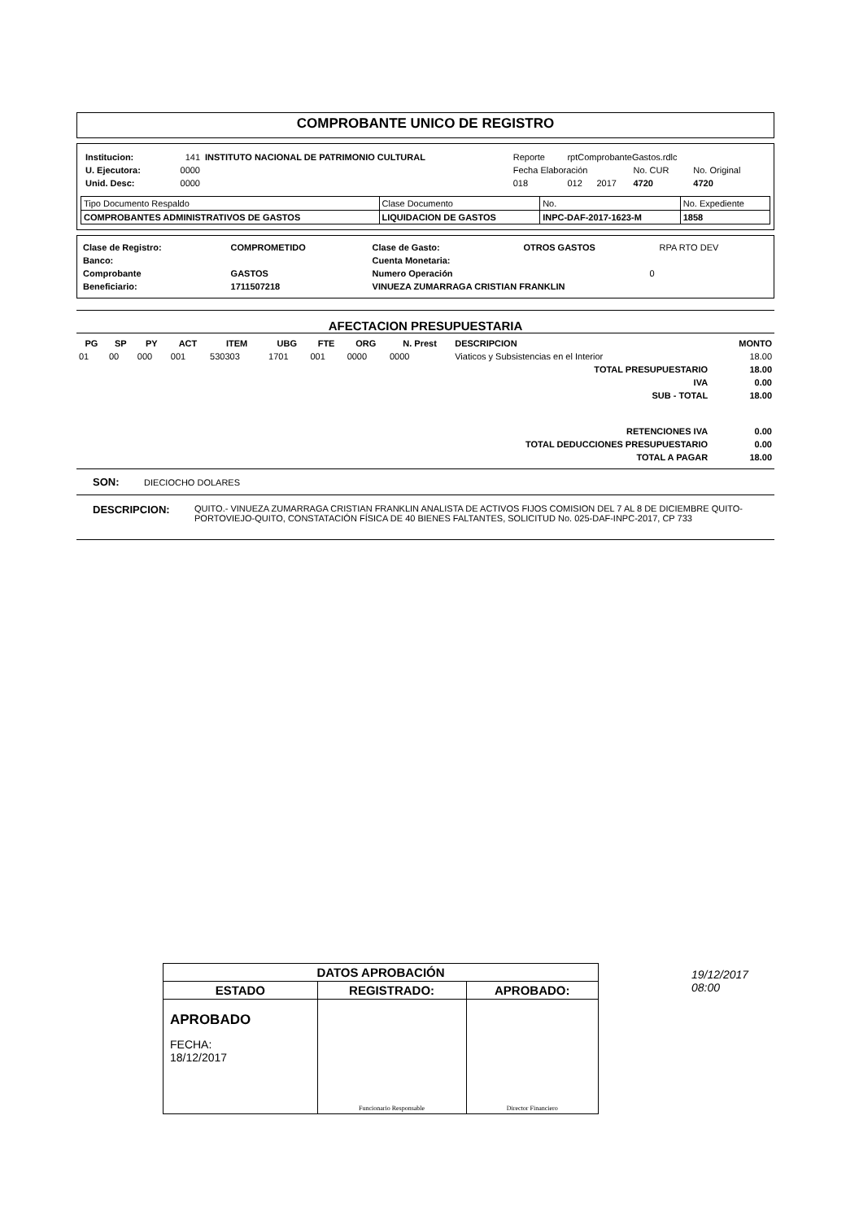COMPROBANTE UNICO DE REGISTRO
| / Institucion: / 141 / INSTITUTO NACIONAL DE PATRIMONIO CULTURAL / / U. Ejecutora: / 0000 / / / Unid. Desc: / 0000 / / | / Reporte / rptComprobanteGastos.rdlc / / / / / Fecha Elaboración / / / No. CUR / No. Original / / 018 / 012 / 2017 / 4720 / 4720 / |
| Tipo Documento Respaldo | Clase Documento | No. | No. Expediente |
| COMPROBANTES ADMINISTRATIVOS DE GASTOS | LIQUIDACION DE GASTOS | INPC-DAF-2017-1623-M | 1858 |
| Clase de Registro: | COMPROMETIDO | Clase de Gasto: | OTROS GASTOS | RPA RTO DEV |
| Banco: | | Cuenta Monetaria: | | |
| Comprobante | GASTOS | Numero Operación | 0 | |
| Beneficiario: | 1711507218 | VINUEZA ZUMARRAGA CRISTIAN FRANKLIN | | |
AFECTACION PRESUPUESTARIA
| PG | SP | PY | ACT | ITEM | UBG | FTE | ORG | N. Prest | DESCRIPCION | MONTO |
| --- | --- | --- | --- | --- | --- | --- | --- | --- | --- | --- |
| 01 | 00 | 000 | 001 | 530303 | 1701 | 001 | 0000 | 0000 | Viaticos y Subsistencias en el Interior | 18.00 |
| TOTAL PRESUPUESTARIO | | | | | | | | | | 18.00 |
| IVA | | | | | | | | | | 0.00 |
| SUB - TOTAL | | | | | | | | | | 18.00 |
| RETENCIONES IVA | | | | | | | | | | 0.00 |
| TOTAL DEDUCCIONES PRESUPUESTARIO | | | | | | | | | | 0.00 |
| TOTAL A PAGAR | | | | | | | | | | 18.00 |
SON: DIECIOCHO DOLARES
DESCRIPCION: QUITO.- VINUEZA ZUMARRAGA CRISTIAN FRANKLIN ANALISTA DE ACTIVOS FIJOS COMISION DEL 7 AL 8 DE DICIEMBRE QUITO-PORTOVIEJO-QUITO, CONSTATACIÓN FÍSICA DE 40 BIENES FALTANTES, SOLICITUD No. 025-DAF-INPC-2017, CP 733
19/12/2017
08:00
| DATOS APROBACIÓN | | |
| ESTADO | REGISTRADO: | APROBADO: |
| APROBADO FECHA: 18/12/2017 | Funcionario Responsable | Director Financiero |